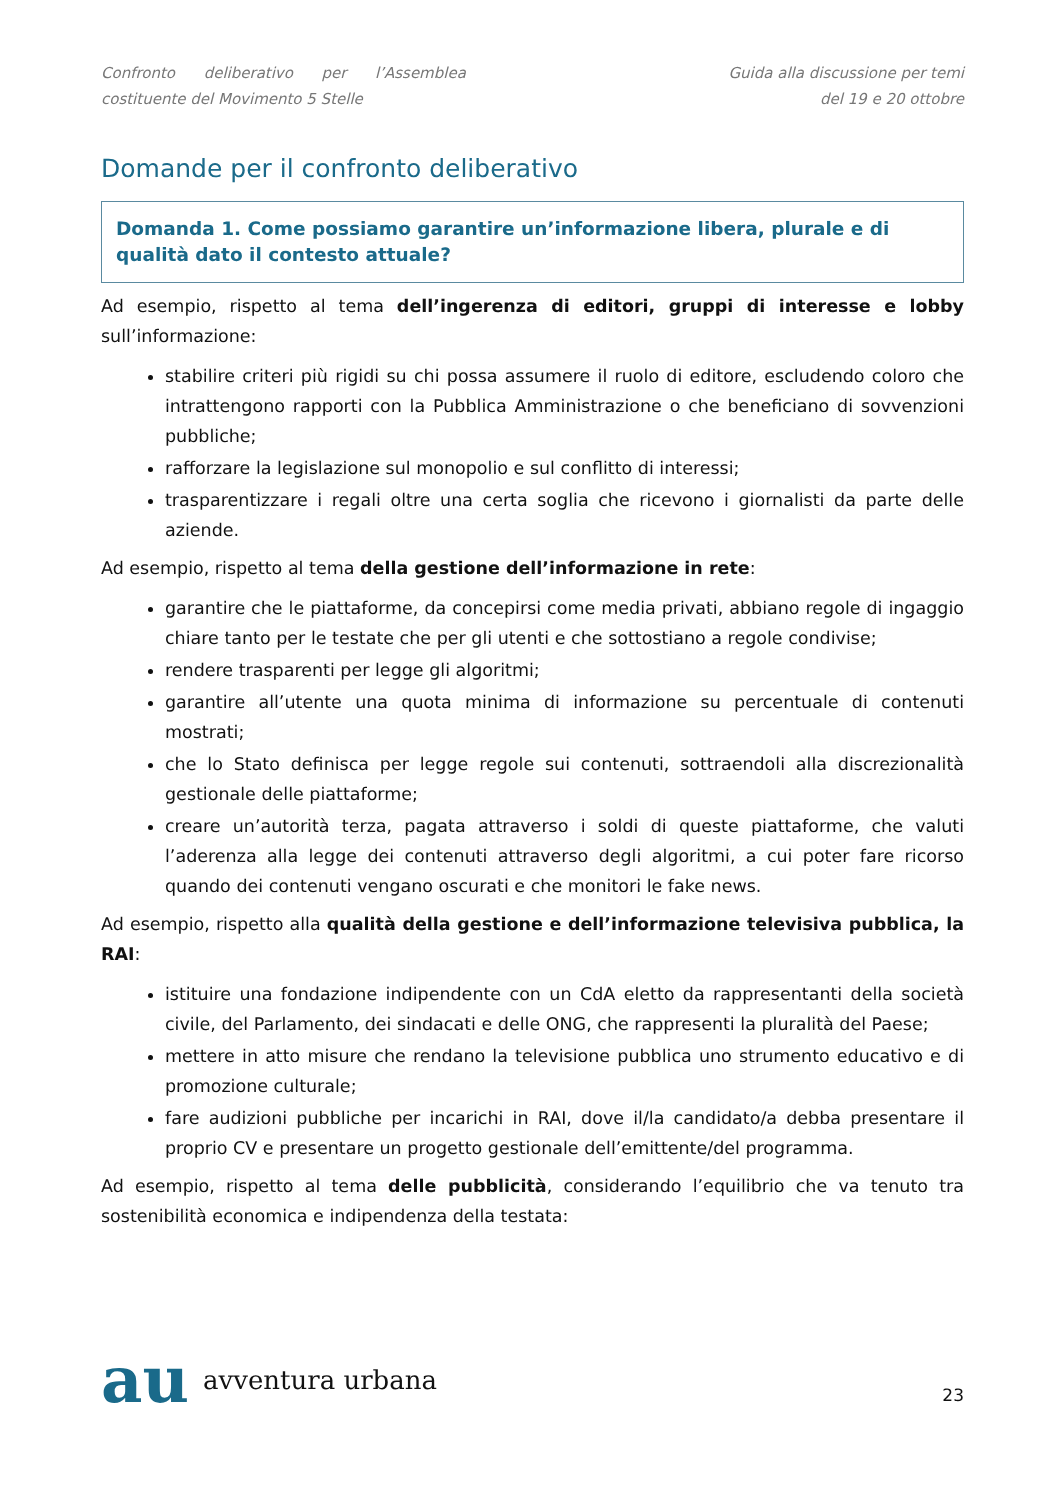Confronto deliberativo per l’Assemblea
costituente del Movimento 5 Stelle
Guida alla discussione per temi
del 19 e 20 ottobre
Domande per il confronto deliberativo
Domanda 1. Come possiamo garantire un’informazione libera, plurale e di qualità dato il contesto attuale?
Ad esempio, rispetto al tema dell’ingerenza di editori, gruppi di interesse e lobby sull’informazione:
stabilire criteri più rigidi su chi possa assumere il ruolo di editore, escludendo coloro che intrattengono rapporti con la Pubblica Amministrazione o che beneficiano di sovvenzioni pubbliche;
rafforzare la legislazione sul monopolio e sul conflitto di interessi;
trasparentizzare i regali oltre una certa soglia che ricevono i giornalisti da parte delle aziende.
Ad esempio, rispetto al tema della gestione dell’informazione in rete:
garantire che le piattaforme, da concepirsi come media privati, abbiano regole di ingaggio chiare tanto per le testate che per gli utenti e che sottostiano a regole condivise;
rendere trasparenti per legge gli algoritmi;
garantire all’utente una quota minima di informazione su percentuale di contenuti mostrati;
che lo Stato definisca per legge regole sui contenuti, sottraendoli alla discrezionalità gestionale delle piattaforme;
creare un’autorità terza, pagata attraverso i soldi di queste piattaforme, che valuti l’aderenza alla legge dei contenuti attraverso degli algoritmi, a cui poter fare ricorso quando dei contenuti vengano oscurati e che monitori le fake news.
Ad esempio, rispetto alla qualità della gestione e dell’informazione televisiva pubblica, la RAI:
istituire una fondazione indipendente con un CdA eletto da rappresentanti della società civile, del Parlamento, dei sindacati e delle ONG, che rappresenti la pluralità del Paese;
mettere in atto misure che rendano la televisione pubblica uno strumento educativo e di promozione culturale;
fare audizioni pubbliche per incarichi in RAI, dove il/la candidato/a debba presentare il proprio CV e presentare un progetto gestionale dell’emittente/del programma.
Ad esempio, rispetto al tema delle pubblicità, considerando l’equilibrio che va tenuto tra sostenibilità economica e indipendenza della testata:
au avventura urbana
23